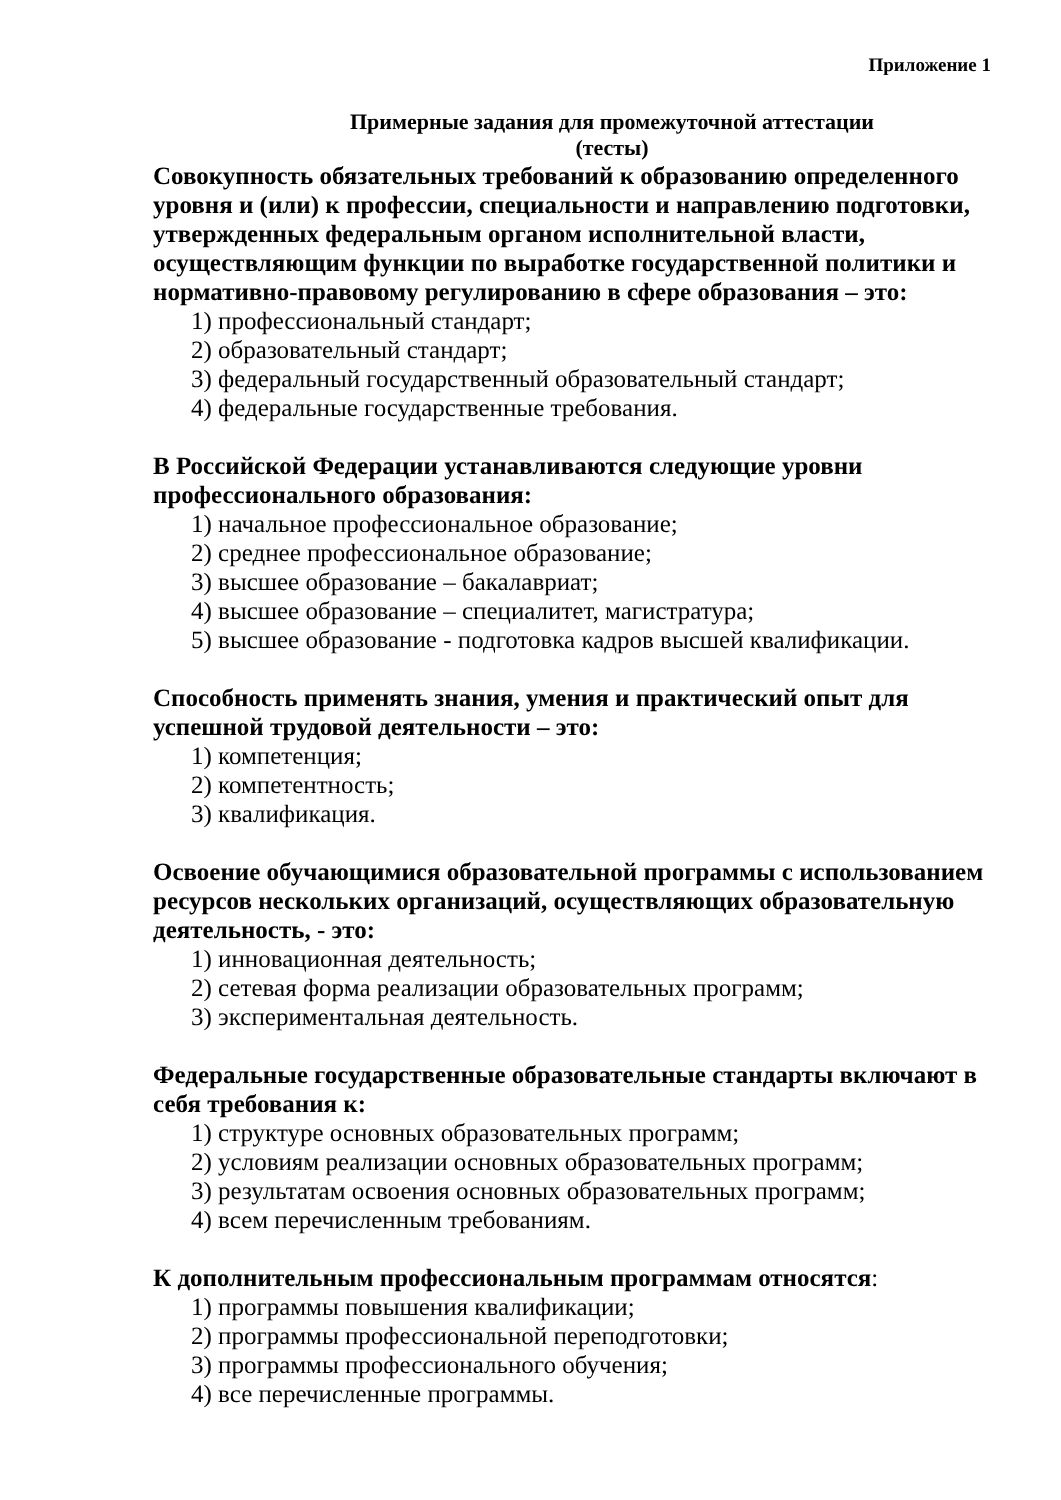Приложение 1
Примерные задания для промежуточной аттестации
(тесты)
Совокупность обязательных требований к образованию определенного уровня и (или) к профессии, специальности и направлению подготовки, утвержденных федеральным органом исполнительной власти, осуществляющим функции по выработке государственной политики и нормативно-правовому регулированию в сфере образования – это:
1) профессиональный стандарт;
2) образовательный стандарт;
3) федеральный государственный образовательный стандарт;
4) федеральные государственные требования.
В Российской Федерации устанавливаются следующие уровни профессионального образования:
1) начальное профессиональное образование;
2) среднее профессиональное образование;
3) высшее образование – бакалавриат;
4) высшее образование – специалитет, магистратура;
5) высшее образование - подготовка кадров высшей квалификации.
Способность применять знания, умения и практический опыт для успешной трудовой деятельности – это:
1) компетенция;
2) компетентность;
3) квалификация.
Освоение обучающимися образовательной программы с использованием ресурсов нескольких организаций, осуществляющих образовательную деятельность, - это:
1) инновационная деятельность;
2) сетевая форма реализации образовательных программ;
3) экспериментальная деятельность.
Федеральные государственные образовательные стандарты включают в себя требования к:
1) структуре основных образовательных программ;
2) условиям реализации основных образовательных программ;
3) результатам освоения основных образовательных программ;
4) всем перечисленным требованиям.
К дополнительным профессиональным программам относятся:
1) программы повышения квалификации;
2) программы профессиональной переподготовки;
3) программы профессионального обучения;
4) все перечисленные программы.